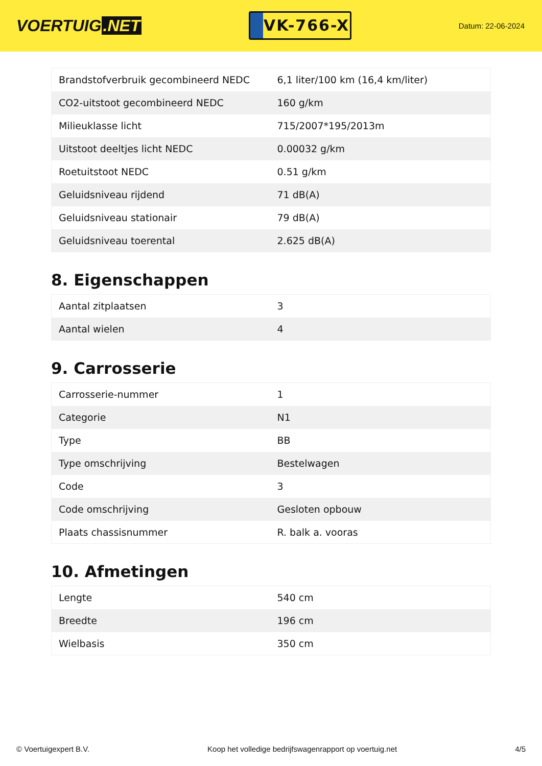VOERTUIG.NET
VK-766-X
Datum: 22-06-2024
| Brandstofverbruik gecombineerd NEDC | 6,1 liter/100 km (16,4 km/liter) |
| CO2-uitstoot gecombineerd NEDC | 160 g/km |
| Milieuklasse licht | 715/2007*195/2013m |
| Uitstoot deeltjes licht NEDC | 0.00032 g/km |
| Roetuitstoot NEDC | 0.51 g/km |
| Geluidsniveau rijdend | 71 dB(A) |
| Geluidsniveau stationair | 79 dB(A) |
| Geluidsniveau toerental | 2.625 dB(A) |
8. Eigenschappen
| Aantal zitplaatsen | 3 |
| Aantal wielen | 4 |
9. Carrosserie
| Carrosserie-nummer | 1 |
| Categorie | N1 |
| Type | BB |
| Type omschrijving | Bestelwagen |
| Code | 3 |
| Code omschrijving | Gesloten opbouw |
| Plaats chassisnummer | R. balk a. vooras |
10. Afmetingen
| Lengte | 540 cm |
| Breedte | 196 cm |
| Wielbasis | 350 cm |
© Voertuigexpert B.V. Koop het volledige bedrijfswagenrapport op voertuig.net 4/5